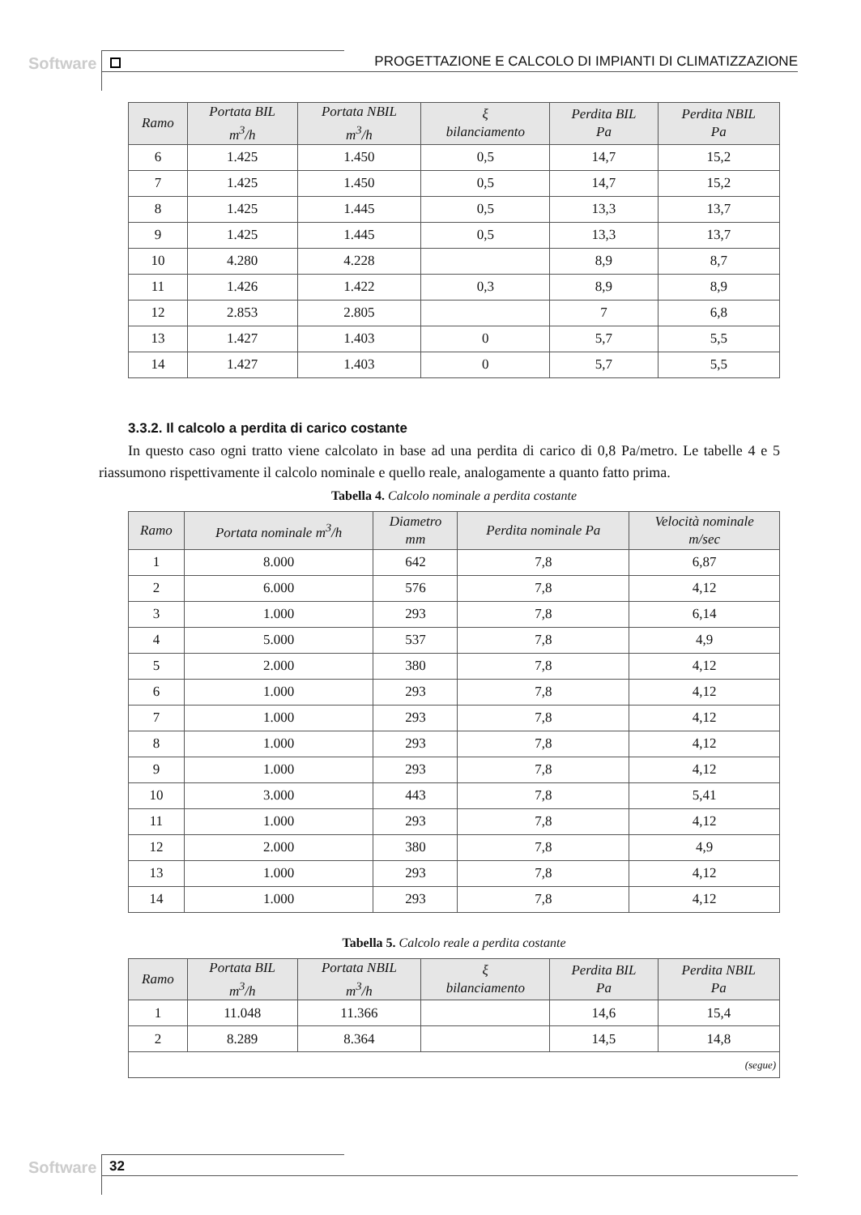Software
PROGETTAZIONE E CALCOLO DI IMPIANTI DI CLIMATIZZAZIONE
| Ramo | Portata BIL m<sup>3</sup>/h | Portata NBIL m<sup>3</sup>/h | ξ bilanciamento | Perdita BIL Pa | Perdita NBIL Pa |
| --- | --- | --- | --- | --- | --- |
| 6 | 1.425 | 1.450 | 0,5 | 14,7 | 15,2 |
| 7 | 1.425 | 1.450 | 0,5 | 14,7 | 15,2 |
| 8 | 1.425 | 1.445 | 0,5 | 13,3 | 13,7 |
| 9 | 1.425 | 1.445 | 0,5 | 13,3 | 13,7 |
| 10 | 4.280 | 4.228 | | 8,9 | 8,7 |
| 11 | 1.426 | 1.422 | 0,3 | 8,9 | 8,9 |
| 12 | 2.853 | 2.805 | | 7 | 6,8 |
| 13 | 1.427 | 1.403 | 0 | 5,7 | 5,5 |
| 14 | 1.427 | 1.403 | 0 | 5,7 | 5,5 |
3.3.2. Il calcolo a perdita di carico costante
In questo caso ogni tratto viene calcolato in base ad una perdita di carico di 0,8 Pa/metro. Le tabelle 4 e 5 riassumono rispettivamente il calcolo nominale e quello reale, analogamente a quanto fatto prima.
Tabella 4. Calcolo nominale a perdita costante
| Ramo | Portata nominale m<sup>3</sup>/h | Diametro mm | Perdita nominale Pa | Velocità nominale m/sec |
| --- | --- | --- | --- | --- |
| 1 | 8.000 | 642 | 7,8 | 6,87 |
| 2 | 6.000 | 576 | 7,8 | 4,12 |
| 3 | 1.000 | 293 | 7,8 | 6,14 |
| 4 | 5.000 | 537 | 7,8 | 4,9 |
| 5 | 2.000 | 380 | 7,8 | 4,12 |
| 6 | 1.000 | 293 | 7,8 | 4,12 |
| 7 | 1.000 | 293 | 7,8 | 4,12 |
| 8 | 1.000 | 293 | 7,8 | 4,12 |
| 9 | 1.000 | 293 | 7,8 | 4,12 |
| 10 | 3.000 | 443 | 7,8 | 5,41 |
| 11 | 1.000 | 293 | 7,8 | 4,12 |
| 12 | 2.000 | 380 | 7,8 | 4,9 |
| 13 | 1.000 | 293 | 7,8 | 4,12 |
| 14 | 1.000 | 293 | 7,8 | 4,12 |
Tabella 5. Calcolo reale a perdita costante
| Ramo | Portata BIL m<sup>3</sup>/h | Portata NBIL m<sup>3</sup>/h | ξ bilanciamento | Perdita BIL Pa | Perdita NBIL Pa |
| --- | --- | --- | --- | --- | --- |
| 1 | 11.048 | 11.366 | | 14,6 | 15,4 |
| 2 | 8.289 | 8.364 | | 14,5 | 14,8 |
| (segue) | | | | | |
Software 32